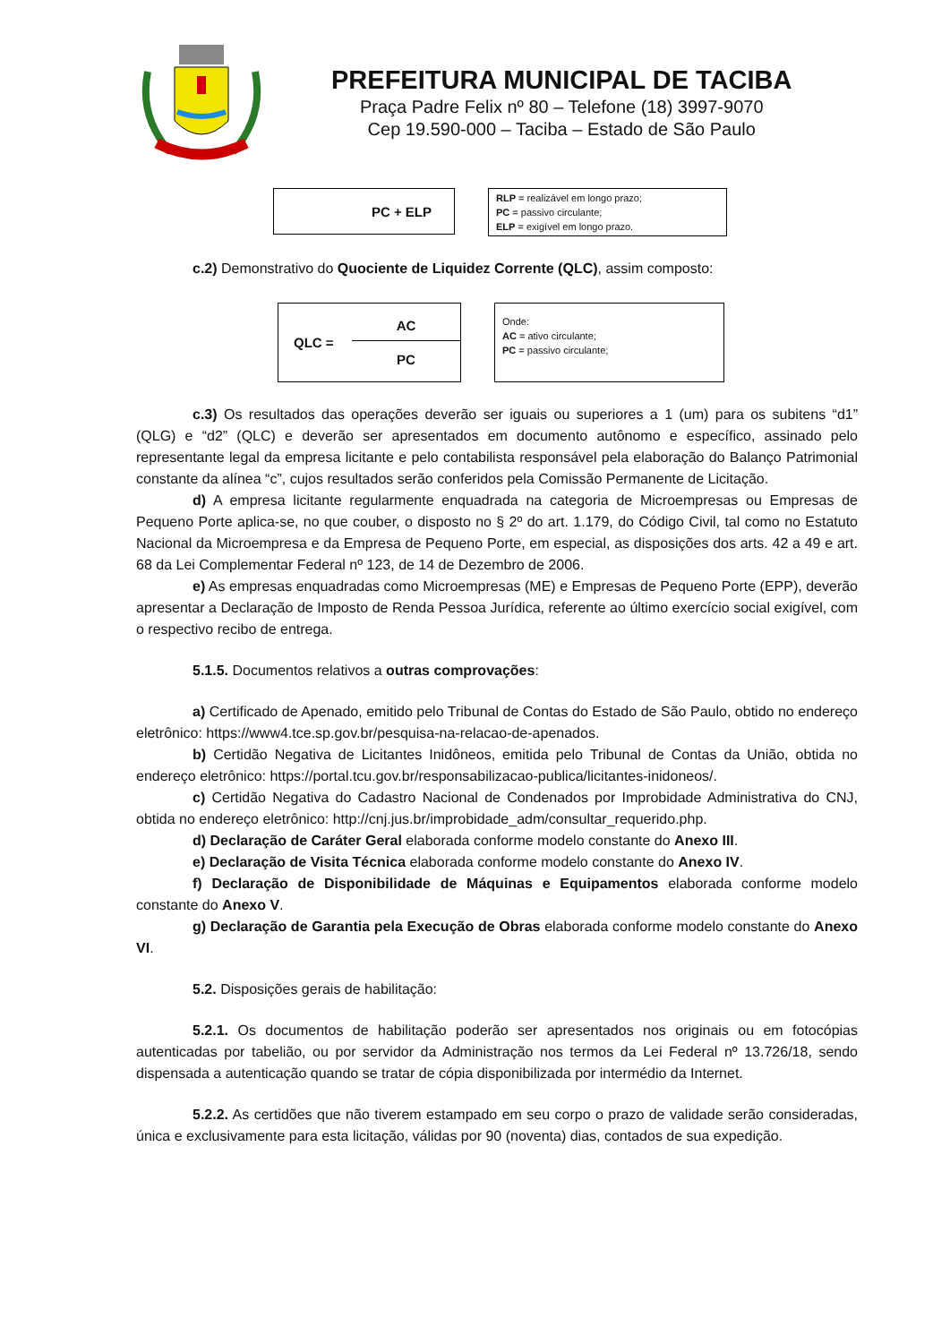PREFEITURA MUNICIPAL DE TACIBA
Praça Padre Felix nº 80 – Telefone (18) 3997-9070
Cep 19.590-000 – Taciba – Estado de São Paulo
PC + ELP
RLP = realizável em longo prazo;
PC = passivo circulante;
ELP = exigível em longo prazo.
c.2) Demonstrativo do Quociente de Liquidez Corrente (QLC), assim composto:
QLC =
AC
PC
Onde:
AC = ativo circulante;
PC = passivo circulante;
c.3) Os resultados das operações deverão ser iguais ou superiores a 1 (um) para os subitens “d1” (QLG) e “d2” (QLC) e deverão ser apresentados em documento autônomo e específico, assinado pelo representante legal da empresa licitante e pelo contabilista responsável pela elaboração do Balanço Patrimonial constante da alínea “c”, cujos resultados serão conferidos pela Comissão Permanente de Licitação.
d) A empresa licitante regularmente enquadrada na categoria de Microempresas ou Empresas de Pequeno Porte aplica-se, no que couber, o disposto no § 2º do art. 1.179, do Código Civil, tal como no Estatuto Nacional da Microempresa e da Empresa de Pequeno Porte, em especial, as disposições dos arts. 42 a 49 e art. 68 da Lei Complementar Federal nº 123, de 14 de Dezembro de 2006.
e) As empresas enquadradas como Microempresas (ME) e Empresas de Pequeno Porte (EPP), deverão apresentar a Declaração de Imposto de Renda Pessoa Jurídica, referente ao último exercício social exigível, com o respectivo recibo de entrega.
5.1.5. Documentos relativos a outras comprovações:
a) Certificado de Apenado, emitido pelo Tribunal de Contas do Estado de São Paulo, obtido no endereço eletrônico: https://www4.tce.sp.gov.br/pesquisa-na-relacao-de-apenados.
b) Certidão Negativa de Licitantes Inidôneos, emitida pelo Tribunal de Contas da União, obtida no endereço eletrônico: https://portal.tcu.gov.br/responsabilizacao-publica/licitantes-inidoneos/.
c) Certidão Negativa do Cadastro Nacional de Condenados por Improbidade Administrativa do CNJ, obtida no endereço eletrônico: http://cnj.jus.br/improbidade_adm/consultar_requerido.php.
d) Declaração de Caráter Geral elaborada conforme modelo constante do Anexo III.
e) Declaração de Visita Técnica elaborada conforme modelo constante do Anexo IV.
f) Declaração de Disponibilidade de Máquinas e Equipamentos elaborada conforme modelo constante do Anexo V.
g) Declaração de Garantia pela Execução de Obras elaborada conforme modelo constante do Anexo VI.
5.2. Disposições gerais de habilitação:
5.2.1. Os documentos de habilitação poderão ser apresentados nos originais ou em fotocópias autenticadas por tabelião, ou por servidor da Administração nos termos da Lei Federal nº 13.726/18, sendo dispensada a autenticação quando se tratar de cópia disponibilizada por intermédio da Internet.
5.2.2. As certidões que não tiverem estampado em seu corpo o prazo de validade serão consideradas, única e exclusivamente para esta licitação, válidas por 90 (noventa) dias, contados de sua expedição.